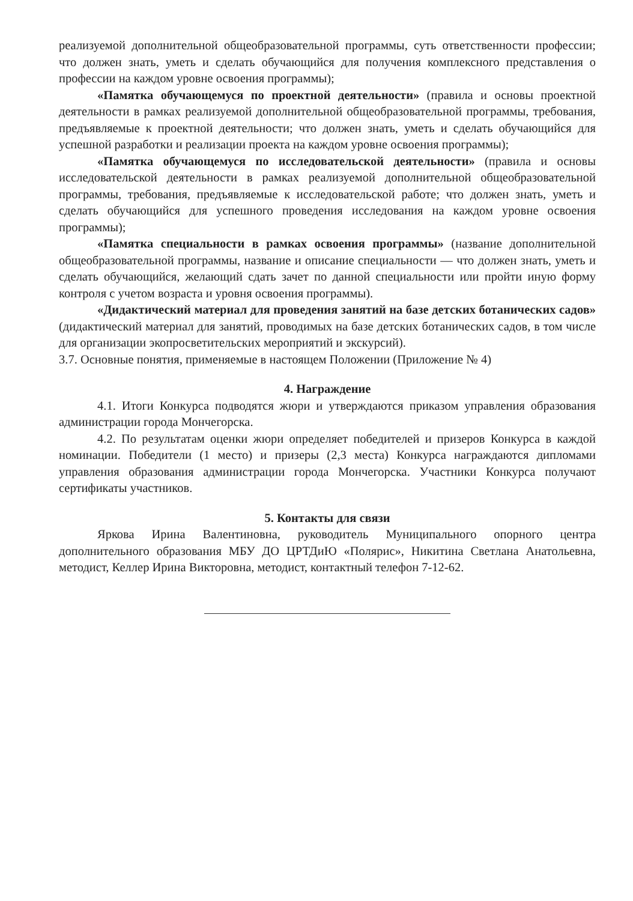реализуемой дополнительной общеобразовательной программы, суть ответственности профессии; что должен знать, уметь и сделать обучающийся для получения комплексного представления о профессии на каждом уровне освоения программы);
«Памятка обучающемуся по проектной деятельности» (правила и основы проектной деятельности в рамках реализуемой дополнительной общеобразовательной программы, требования, предъявляемые к проектной деятельности; что должен знать, уметь и сделать обучающийся для успешной разработки и реализации проекта на каждом уровне освоения программы);
«Памятка обучающемуся по исследовательской деятельности» (правила и основы исследовательской деятельности в рамках реализуемой дополнительной общеобразовательной программы, требования, предъявляемые к исследовательской работе; что должен знать, уметь и сделать обучающийся для успешного проведения исследования на каждом уровне освоения программы);
«Памятка специальности в рамках освоения программы» (название дополнительной общеобразовательной программы, название и описание специальности — что должен знать, уметь и сделать обучающийся, желающий сдать зачет по данной специальности или пройти иную форму контроля с учетом возраста и уровня освоения программы).
«Дидактический материал для проведения занятий на базе детских ботанических садов» (дидактический материал для занятий, проводимых на базе детских ботанических садов, в том числе для организации экопросветительских мероприятий и экскурсий).
3.7. Основные понятия, применяемые в настоящем Положении (Приложение № 4)
4. Награждение
4.1. Итоги Конкурса подводятся жюри и утверждаются приказом управления образования администрации города Мончегорска.
4.2. По результатам оценки жюри определяет победителей и призеров Конкурса в каждой номинации. Победители (1 место) и призеры (2,3 места) Конкурса награждаются дипломами управления образования администрации города Мончегорска. Участники Конкурса получают сертификаты участников.
5. Контакты для связи
Яркова Ирина Валентиновна, руководитель Муниципального опорного центра дополнительного образования МБУ ДО ЦРТДиЮ «Полярис», Никитина Светлана Анатольевна, методист, Келлер Ирина Викторовна, методист, контактный телефон 7-12-62.